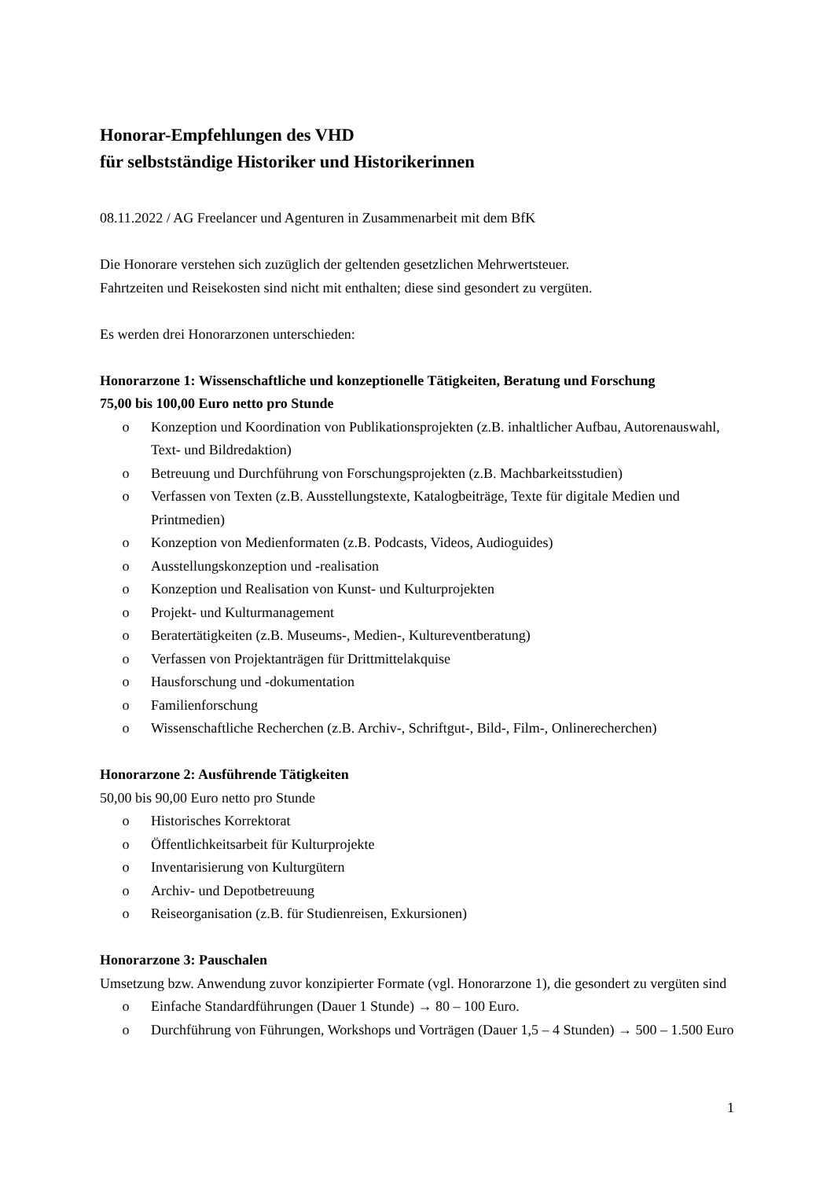Honorar-Empfehlungen des VHD
für selbstständige Historiker und Historikerinnen
08.11.2022 / AG Freelancer und Agenturen in Zusammenarbeit mit dem BfK
Die Honorare verstehen sich zuzüglich der geltenden gesetzlichen Mehrwertsteuer.
Fahrtzeiten und Reisekosten sind nicht mit enthalten; diese sind gesondert zu vergüten.
Es werden drei Honorarzonen unterschieden:
Honorarzone 1: Wissenschaftliche und konzeptionelle Tätigkeiten, Beratung und Forschung
75,00 bis 100,00 Euro netto pro Stunde
o Konzeption und Koordination von Publikationsprojekten (z.B. inhaltlicher Aufbau, Autorenauswahl, Text- und Bildredaktion)
o Betreuung und Durchführung von Forschungsprojekten (z.B. Machbarkeitsstudien)
o Verfassen von Texten (z.B. Ausstellungstexte, Katalogbeiträge, Texte für digitale Medien und Printmedien)
o Konzeption von Medienformaten (z.B. Podcasts, Videos, Audioguides)
o Ausstellungskonzeption und -realisation
o Konzeption und Realisation von Kunst- und Kulturprojekten
o Projekt- und Kulturmanagement
o Beratertätigkeiten (z.B. Museums-, Medien-, Kultureventberatung)
o Verfassen von Projektanträgen für Drittmittelakquise
o Hausforschung und -dokumentation
o Familienforschung
o Wissenschaftliche Recherchen (z.B. Archiv-, Schriftgut-, Bild-, Film-, Onlinerecherchen)
Honorarzone 2: Ausführende Tätigkeiten
50,00 bis 90,00 Euro netto pro Stunde
o Historisches Korrektorat
o Öffentlichkeitsarbeit für Kulturprojekte
o Inventarisierung von Kulturgütern
o Archiv- und Depotbetreuung
o Reiseorganisation (z.B. für Studienreisen, Exkursionen)
Honorarzone 3: Pauschalen
Umsetzung bzw. Anwendung zuvor konzipierter Formate (vgl. Honorarzone 1), die gesondert zu vergüten sind
o Einfache Standardführungen (Dauer 1 Stunde) → 80 – 100 Euro.
o Durchführung von Führungen, Workshops und Vorträgen (Dauer 1,5 – 4 Stunden) → 500 – 1.500 Euro
1